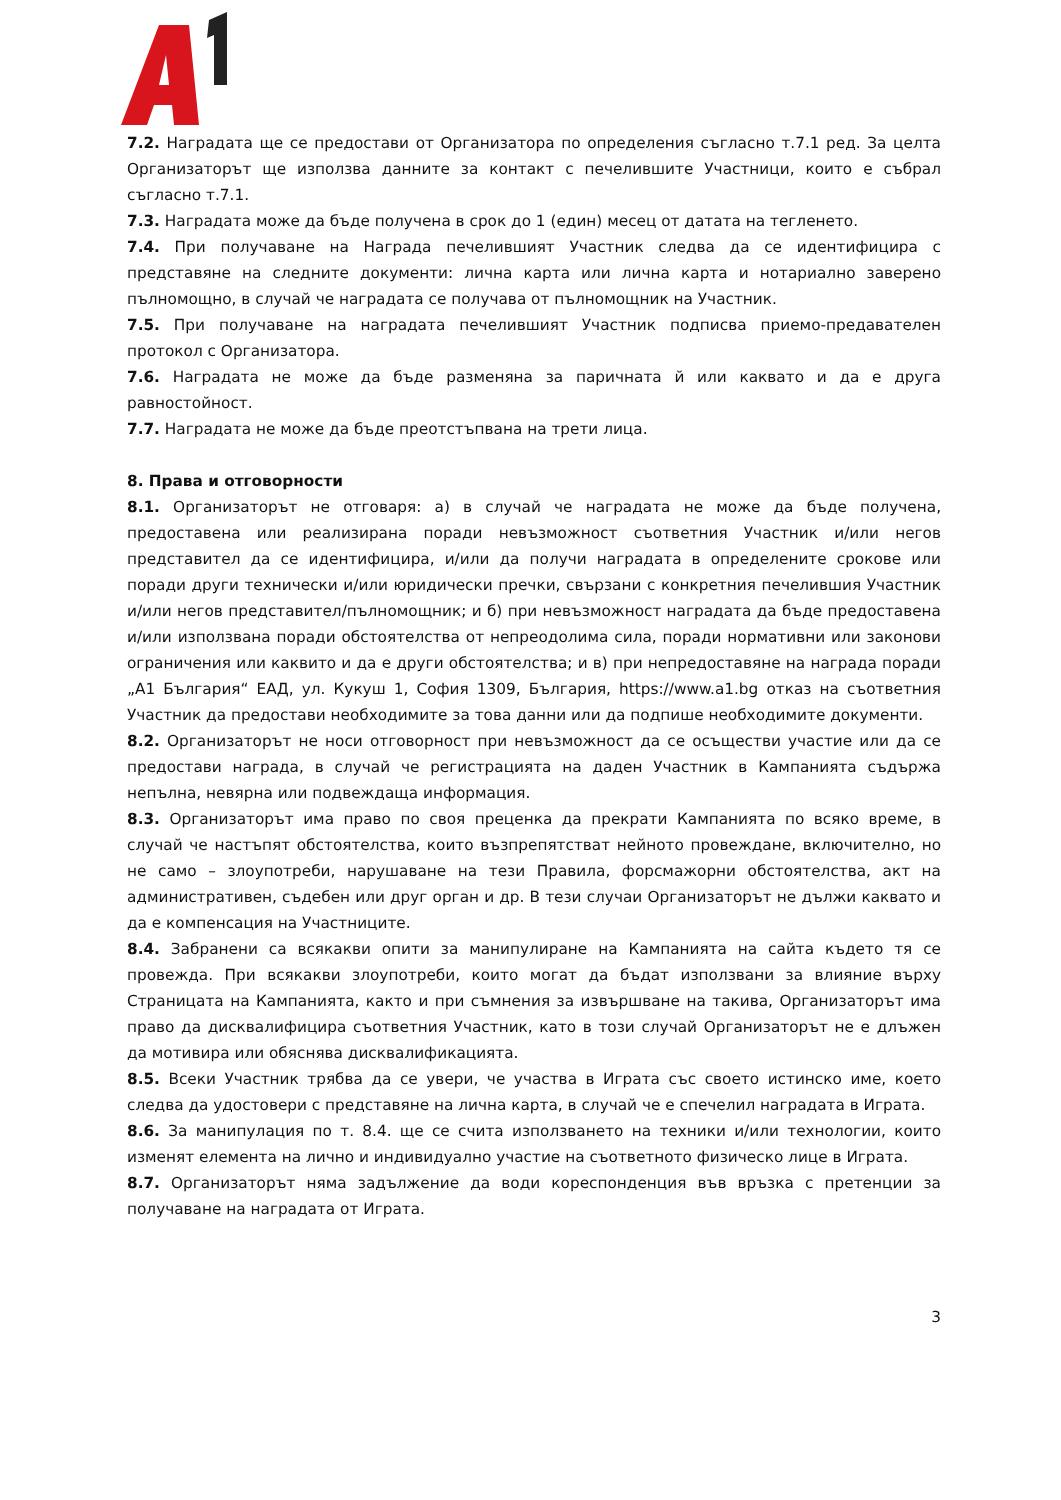7.2. Наградата ще се предостави от Организатора по определения съгласно т.7.1 ред. За целта Организаторът ще използва данните за контакт с печелившите Участници, които е събрал съгласно т.7.1.
7.3. Наградата може да бъде получена в срок до 1 (един) месец от датата на тегленето.
7.4. При получаване на Награда печелившият Участник следва да се идентифицира с представяне на следните документи: лична карта или лична карта и нотариално заверено пълномощно, в случай че наградата се получава от пълномощник на Участник.
7.5. При получаване на наградата печелившият Участник подписва приемо-предавателен протокол с Организатора.
7.6. Наградата не може да бъде разменяна за паричната й или каквато и да е друга равностойност.
7.7. Наградата не може да бъде преотстъпвана на трети лица.
8. Права и отговорности
8.1. Организаторът не отговаря: а) в случай че наградата не може да бъде получена, предоставена или реализирана поради невъзможност съответния Участник и/или негов представител да се идентифицира, и/или да получи наградата в определените срокове или поради други технически и/или юридически пречки, свързани с конкретния печелившия Участник и/или негов представител/пълномощник; и б) при невъзможност наградата да бъде предоставена и/или използвана поради обстоятелства от непреодолима сила, поради нормативни или законови ограничения или каквито и да е други обстоятелства; и в) при непредоставяне на награда поради „А1 България“ ЕАД, ул. Кукуш 1, София 1309, България, https://www.a1.bg отказ на съответния Участник да предостави необходимите за това данни или да подпише необходимите документи.
8.2. Организаторът не носи отговорност при невъзможност да се осъществи участие или да се предостави награда, в случай че регистрацията на даден Участник в Кампанията съдържа непълна, невярна или подвеждаща информация.
8.3. Организаторът има право по своя преценка да прекрати Кампанията по всяко време, в случай че настъпят обстоятелства, които възпрепятстват нейното провеждане, включително, но не само – злоупотреби, нарушаване на тези Правила, форсмажорни обстоятелства, акт на административен, съдебен или друг орган и др. В тези случаи Организаторът не дължи каквато и да е компенсация на Участниците.
8.4. Забранени са всякакви опити за манипулиране на Кампанията на сайта където тя се провежда. При всякакви злоупотреби, които могат да бъдат използвани за влияние върху Страницата на Кампанията, както и при съмнения за извършване на такива, Организаторът има право да дисквалифицира съответния Участник, като в този случай Организаторът не е длъжен да мотивира или обяснява дисквалификацията.
8.5. Всеки Участник трябва да се увери, че участва в Играта със своето истинско име, което следва да удостовери с представяне на лична карта, в случай че е спечелил наградата в Играта.
8.6. За манипулация по т. 8.4. ще се счита използването на техники и/или технологии, които изменят елемента на лично и индивидуално участие на съответното физическо лице в Играта.
8.7. Организаторът няма задължение да води кореспонденция във връзка с претенции за получаване на наградата от Играта.
3